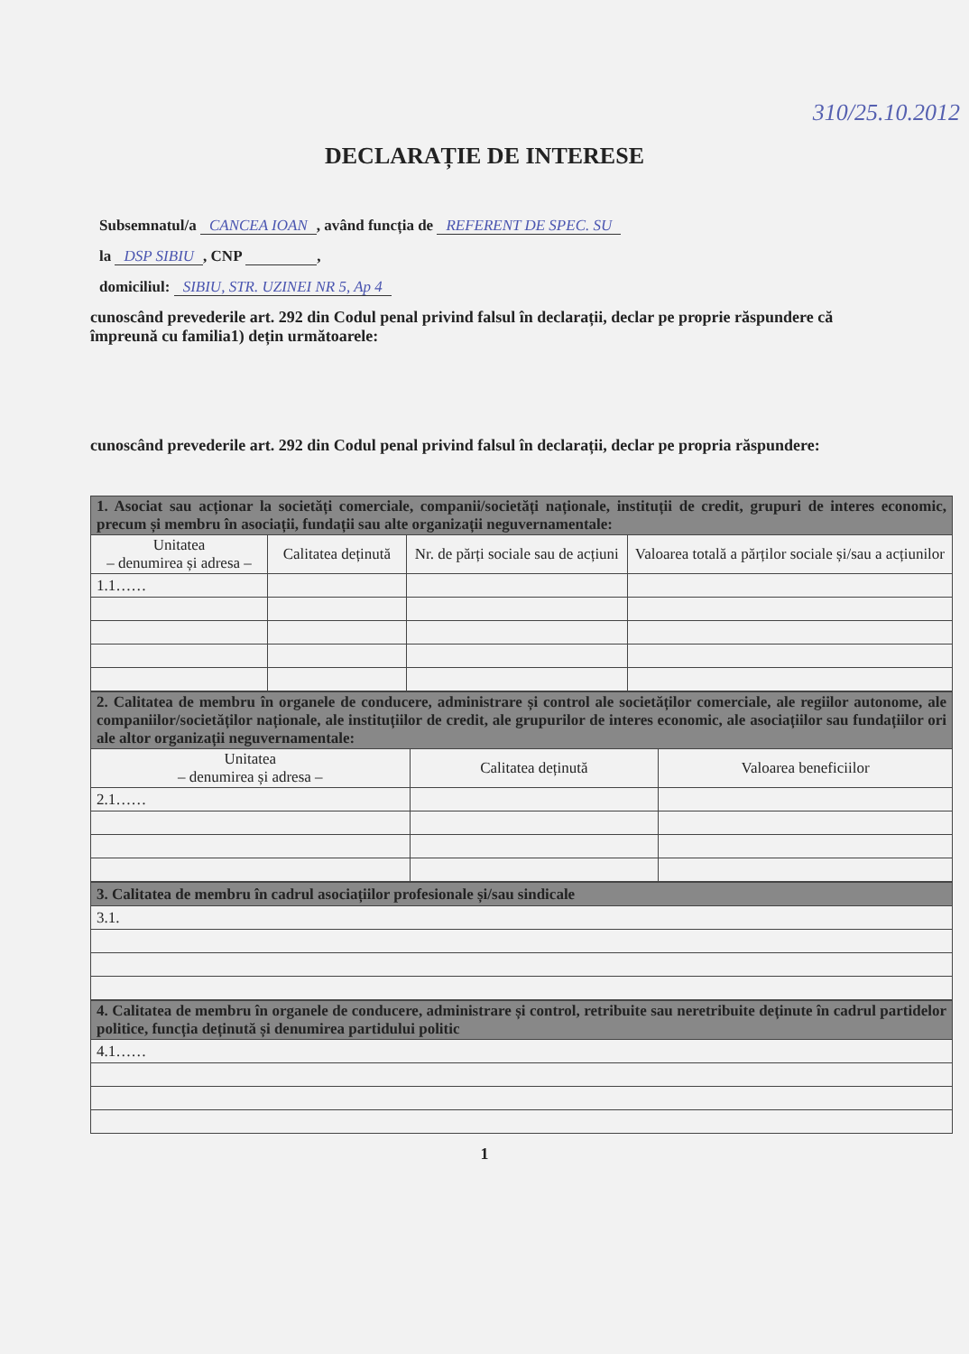310/25.10.2012
DECLARAȚIE DE INTERESE
Subsemnatul/a CANCEA IOAN, având funcția de REFERENT DE SPEC. SU
la DSP SIBIU, CNP ,
domiciliul: SIBIU, STR. UZINEI NR 5, Ap 4
cunoscând prevederile art. 292 din Codul penal privind falsul în declarații, declar pe proprie răspundere că împreună cu familia1) dețin următoarele:
cunoscând prevederile art. 292 din Codul penal privind falsul în declarații, declar pe propria răspundere:
| 1. Asociat sau acționar la societăți comerciale, companii/societăți naționale, instituții de credit, grupuri de interes economic, precum și membru în asociații, fundații sau alte organizații neguvernamentale: | | | |
| Unitatea – denumirea și adresa – | Calitatea deținută | Nr. de părți sociale sau de acțiuni | Valoarea totală a părților sociale și/sau a acțiunilor |
| 1.1…… | | | |
| 2. Calitatea de membru în organele de conducere, administrare și control ale societăților comerciale, ale regiilor autonome, ale companiilor/societăților naționale, ale instituțiilor de credit, ale grupurilor de interes economic, ale asociațiilor sau fundațiilor ori ale altor organizații neguvernamentale: | | |
| Unitatea – denumirea și adresa – | Calitatea deținută | Valoarea beneficiilor |
| 2.1…… | | |
| 3. Calitatea de membru în cadrul asociațiilor profesionale și/sau sindicale |
| 3.1. |
| 4. Calitatea de membru în organele de conducere, administrare și control, retribuite sau neretribuite deținute în cadrul partidelor politice, funcția deținută și denumirea partidului politic |
| 4.1…… |
1